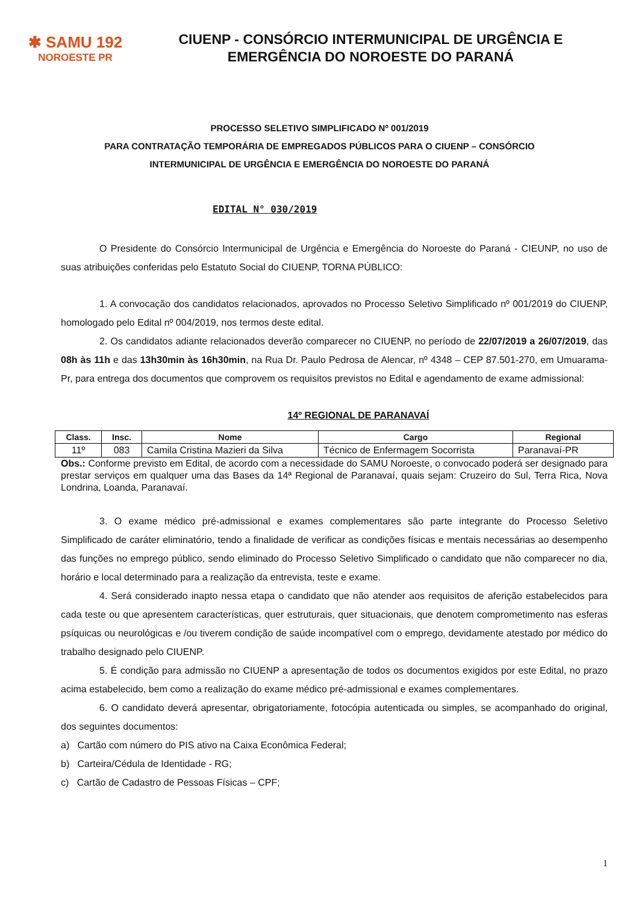✱ SAMU 192
NOROESTE PR
CIUENP - CONSÓRCIO INTERMUNICIPAL DE URGÊNCIA E
EMERGÊNCIA DO NOROESTE DO PARANÁ
PROCESSO SELETIVO SIMPLIFICADO Nº 001/2019
PARA CONTRATAÇÃO TEMPORÁRIA DE EMPREGADOS PÚBLICOS PARA O CIUENP – CONSÓRCIO
INTERMUNICIPAL DE URGÊNCIA E EMERGÊNCIA DO NOROESTE DO PARANÁ
EDITAL N° 030/2019
O Presidente do Consórcio Intermunicipal de Urgência e Emergência do Noroeste do Paraná - CIEUNP, no uso de suas atribuições conferidas pelo Estatuto Social do CIUENP, TORNA PÚBLICO:
1. A convocação dos candidatos relacionados, aprovados no Processo Seletivo Simplificado nº 001/2019 do CIUENP, homologado pelo Edital nº 004/2019, nos termos deste edital.
2. Os candidatos adiante relacionados deverão comparecer no CIUENP, no período de 22/07/2019 a 26/07/2019, das 08h às 11h e das 13h30min às 16h30min, na Rua Dr. Paulo Pedrosa de Alencar, nº 4348 – CEP 87.501-270, em Umuarama-Pr, para entrega dos documentos que comprovem os requisitos previstos no Edital e agendamento de exame admissional:
14º REGIONAL DE PARANAVAÍ
| Class. | Insc. | Nome | Cargo | Regional |
| --- | --- | --- | --- | --- |
| 11º | 083 | Camila Cristina Mazieri da Silva | Técnico de Enfermagem Socorrista | Paranavaí-PR |
Obs.: Conforme previsto em Edital, de acordo com a necessidade do SAMU Noroeste, o convocado poderá ser designado para prestar serviços em qualquer uma das Bases da 14ª Regional de Paranavaí, quais sejam: Cruzeiro do Sul, Terra Rica, Nova Londrina, Loanda, Paranavaí.
3. O exame médico pré-admissional e exames complementares são parte integrante do Processo Seletivo Simplificado de caráter eliminatório, tendo a finalidade de verificar as condições físicas e mentais necessárias ao desempenho das funções no emprego público, sendo eliminado do Processo Seletivo Simplificado o candidato que não comparecer no dia, horário e local determinado para a realização da entrevista, teste e exame.
4. Será considerado inapto nessa etapa o candidato que não atender aos requisitos de aferição estabelecidos para cada teste ou que apresentem características, quer estruturais, quer situacionais, que denotem comprometimento nas esferas psíquicas ou neurológicas e /ou tiverem condição de saúde incompatível com o emprego, devidamente atestado por médico do trabalho designado pelo CIUENP.
5. É condição para admissão no CIUENP a apresentação de todos os documentos exigidos por este Edital, no prazo acima estabelecido, bem como a realização do exame médico pré-admissional e exames complementares.
6. O candidato deverá apresentar, obrigatoriamente, fotocópia autenticada ou simples, se acompanhado do original, dos seguintes documentos:
a) Cartão com número do PIS ativo na Caixa Econômica Federal;
b) Carteira/Cédula de Identidade - RG;
c) Cartão de Cadastro de Pessoas Físicas – CPF;
1